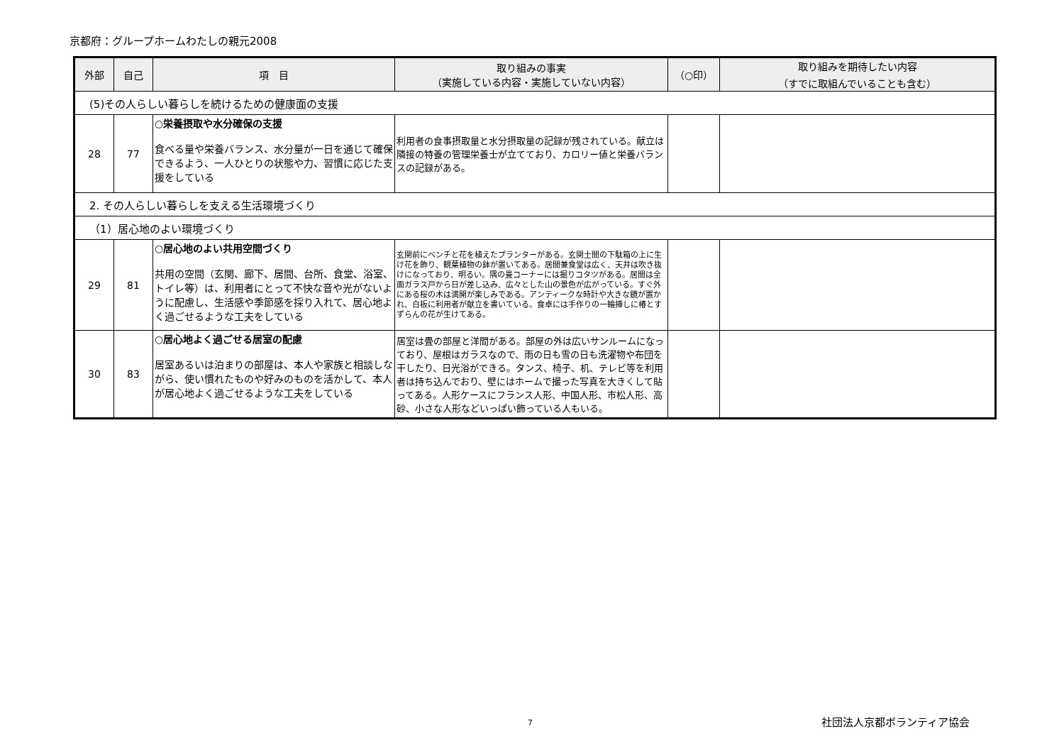京都府：グループホームわたしの親元2008
| 外部 | 自己 | 項 目 | 取り組みの事実 （実施している内容・実施していない内容） | （○印） | 取り組みを期待したい内容 （すでに取組んでいることも含む） |
| --- | --- | --- | --- | --- | --- |
| (5)その人らしい暮らしを続けるための健康面の支援 | | | | | |
| 28 | 77 | ○栄養摂取や水分確保の支援 食べる量や栄養バランス、水分量が一日を通じて確保できるよう、一人ひとりの状態や力、習慣に応じた支援をしている | 利用者の食事摂取量と水分摂取量の記録が残されている。献立は隣接の特養の管理栄養士が立てており、カロリー値と栄養バランスの記録がある。 | | |
| 2. その人らしい暮らしを支える生活環境づくり | | | | | |
| （1）居心地のよい環境づくり | | | | | |
| 29 | 81 | ○居心地のよい共用空間づくり 共用の空間（玄関、廊下、居間、台所、食堂、浴室、トイレ等）は、利用者にとって不快な音や光がないように配慮し、生活感や季節感を採り入れて、居心地よく過ごせるような工夫をしている | 玄関前にベンチと花を植えたプランターがある。玄関土間の下駄箱の上に生け花を飾り、観葉植物の鉢が置いてある。居間兼食堂は広く、天井は吹き抜けになっており、明るい。隅の畳コーナーには掘りコタツがある。居間は全面ガラス戸から日が差し込み、広々とした山の景色が広がっている。すぐ外にある桜の木は満開が楽しみである。アンティークな時計や大きな鏡が置かれ、白板に利用者が献立を書いている。食卓には手作りの一輪挿しに椿とすずらんの花が生けてある。 | | |
| 30 | 83 | ○居心地よく過ごせる居室の配慮 居室あるいは泊まりの部屋は、本人や家族と相談しながら、使い慣れたものや好みのものを活かして、本人が居心地よく過ごせるような工夫をしている | 居室は畳の部屋と洋間がある。部屋の外は広いサンルームになっており、屋根はガラスなので、雨の日も雪の日も洗濯物や布団を干したり、日光浴ができる。タンス、椅子、机、テレビ等を利用者は持ち込んでおり、壁にはホームで撮った写真を大きくして貼ってある。人形ケースにフランス人形、中国人形、市松人形、高砂、小さな人形などいっぱい飾っている人もいる。 | | |
7 社団法人京都ボランティア協会